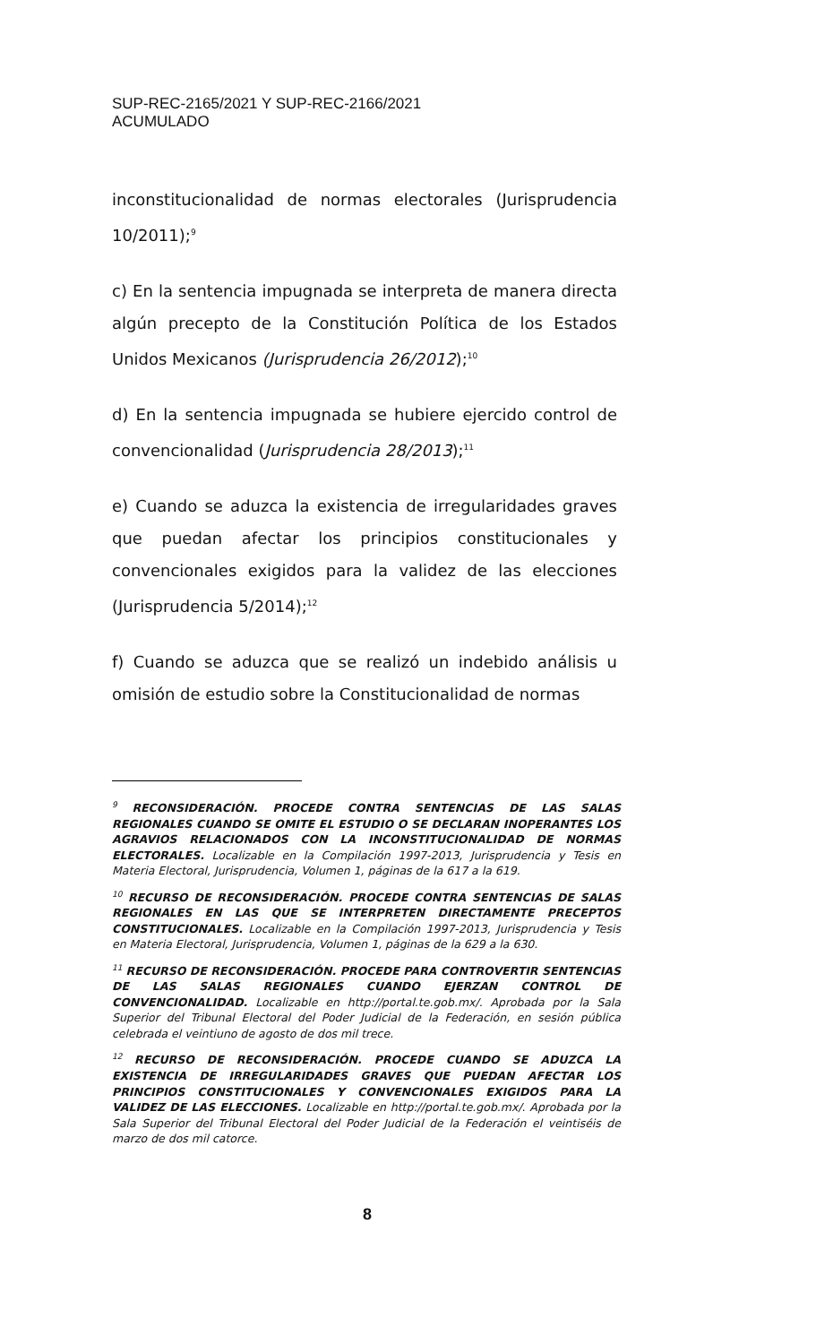SUP-REC-2165/2021 Y SUP-REC-2166/2021
ACUMULADO
inconstitucionalidad de normas electorales (Jurisprudencia 10/2011);<sup>9</sup>
c) En la sentencia impugnada se interpreta de manera directa algún precepto de la Constitución Política de los Estados Unidos Mexicanos (Jurisprudencia 26/2012);<sup>10</sup>
d) En la sentencia impugnada se hubiere ejercido control de convencionalidad (Jurisprudencia 28/2013);<sup>11</sup>
e) Cuando se aduzca la existencia de irregularidades graves que puedan afectar los principios constitucionales y convencionales exigidos para la validez de las elecciones (Jurisprudencia 5/2014);<sup>12</sup>
f) Cuando se aduzca que se realizó un indebido análisis u omisión de estudio sobre la Constitucionalidad de normas
<sup>9</sup> RECONSIDERACIÓN. PROCEDE CONTRA SENTENCIAS DE LAS SALAS REGIONALES CUANDO SE OMITE EL ESTUDIO O SE DECLARAN INOPERANTES LOS AGRAVIOS RELACIONADOS CON LA INCONSTITUCIONALIDAD DE NORMAS ELECTORALES. Localizable en la Compilación 1997-2013, Jurisprudencia y Tesis en Materia Electoral, Jurisprudencia, Volumen 1, páginas de la 617 a la 619.
<sup>10</sup> RECURSO DE RECONSIDERACIÓN. PROCEDE CONTRA SENTENCIAS DE SALAS REGIONALES EN LAS QUE SE INTERPRETEN DIRECTAMENTE PRECEPTOS CONSTITUCIONALES. Localizable en la Compilación 1997-2013, Jurisprudencia y Tesis en Materia Electoral, Jurisprudencia, Volumen 1, páginas de la 629 a la 630.
<sup>11</sup> RECURSO DE RECONSIDERACIÓN. PROCEDE PARA CONTROVERTIR SENTENCIAS DE LAS SALAS REGIONALES CUANDO EJERZAN CONTROL DE CONVENCIONALIDAD. Localizable en http://portal.te.gob.mx/. Aprobada por la Sala Superior del Tribunal Electoral del Poder Judicial de la Federación, en sesión pública celebrada el veintiuno de agosto de dos mil trece.
<sup>12</sup> RECURSO DE RECONSIDERACIÓN. PROCEDE CUANDO SE ADUZCA LA EXISTENCIA DE IRREGULARIDADES GRAVES QUE PUEDAN AFECTAR LOS PRINCIPIOS CONSTITUCIONALES Y CONVENCIONALES EXIGIDOS PARA LA VALIDEZ DE LAS ELECCIONES. Localizable en http://portal.te.gob.mx/. Aprobada por la Sala Superior del Tribunal Electoral del Poder Judicial de la Federación el veintiséis de marzo de dos mil catorce.
8